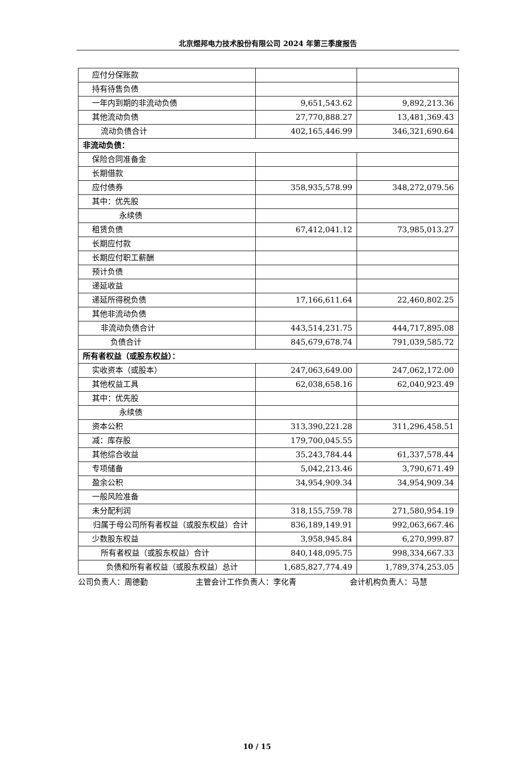北京煜邦电力技术股份有限公司 2024 年第三季度报告
| 应付分保账款 | | |
| 持有待售负债 | | |
| 一年内到期的非流动负债 | 9,651,543.62 | 9,892,213.36 |
| 其他流动负债 | 27,770,888.27 | 13,481,369.43 |
| 流动负债合计 | 402,165,446.99 | 346,321,690.64 |
| 非流动负债： | | |
| 保险合同准备金 | | |
| 长期借款 | | |
| 应付债券 | 358,935,578.99 | 348,272,079.56 |
| 其中：优先股 | | |
| 永续债 | | |
| 租赁负债 | 67,412,041.12 | 73,985,013.27 |
| 长期应付款 | | |
| 长期应付职工薪酬 | | |
| 预计负债 | | |
| 递延收益 | | |
| 递延所得税负债 | 17,166,611.64 | 22,460,802.25 |
| 其他非流动负债 | | |
| 非流动负债合计 | 443,514,231.75 | 444,717,895.08 |
| 负债合计 | 845,679,678.74 | 791,039,585.72 |
| 所有者权益（或股东权益）： | | |
| 实收资本（或股本） | 247,063,649.00 | 247,062,172.00 |
| 其他权益工具 | 62,038,658.16 | 62,040,923.49 |
| 其中：优先股 | | |
| 永续债 | | |
| 资本公积 | 313,390,221.28 | 311,296,458.51 |
| 减：库存股 | 179,700,045.55 | |
| 其他综合收益 | 35,243,784.44 | 61,337,578.44 |
| 专项储备 | 5,042,213.46 | 3,790,671.49 |
| 盈余公积 | 34,954,909.34 | 34,954,909.34 |
| 一般风险准备 | | |
| 未分配利润 | 318,155,759.78 | 271,580,954.19 |
| 归属于母公司所有者权益（或股东权益）合计 | 836,189,149.91 | 992,063,667.46 |
| 少数股东权益 | 3,958,945.84 | 6,270,999.87 |
| 所有者权益（或股东权益）合计 | 840,148,095.75 | 998,334,667.33 |
| 负债和所有者权益（或股东权益）总计 | 1,685,827,774.49 | 1,789,374,253.05 |
公司负责人：周德勤 主管会计工作负责人：李化青 会计机构负责人：马慧
10 / 15